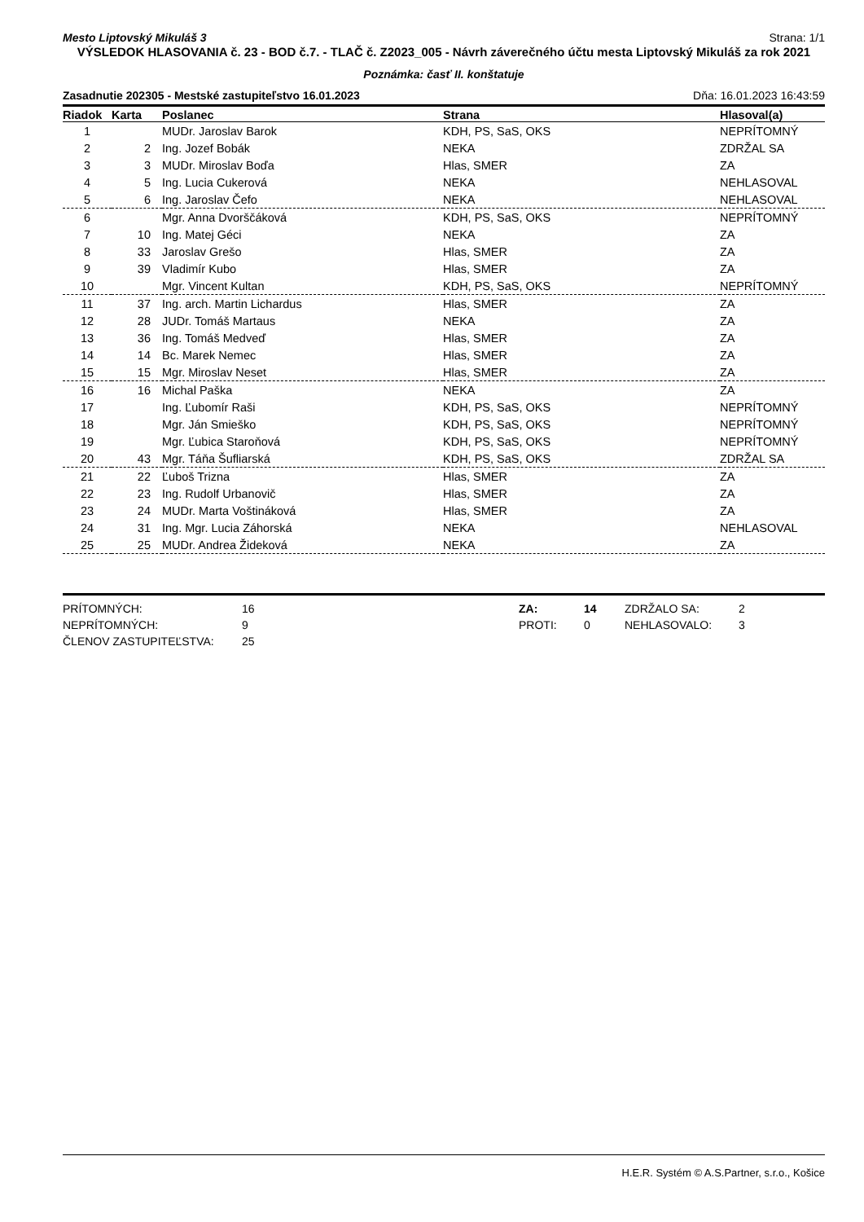Mesto Liptovský Mikuláš 3 Strana: 1/1
VÝSLEDOK HLASOVANIA č. 23 - BOD č.7. - TLAČ č. Z2023_005 - Návrh záverečného účtu mesta Liptovský Mikuláš za rok 2021
Poznámka: časť II. konštatuje
Zasadnutie 202305 - Mestské zastupiteľstvo 16.01.2023 Dňa: 16.01.2023 16:43:59
| Riadok | Karta | Poslanec | Strana | Hlasoval(a) |
| --- | --- | --- | --- | --- |
| 1 | | MUDr. Jaroslav Barok | KDH, PS, SaS, OKS | NEPRÍTOMNÝ |
| 2 | 2 | Ing. Jozef Bobák | NEKA | ZDRŽAL SA |
| 3 | 3 | MUDr. Miroslav Boďa | Hlas, SMER | ZA |
| 4 | 5 | Ing. Lucia Cukerová | NEKA | NEHLASOVAL |
| 5 | 6 | Ing. Jaroslav Čefo | NEKA | NEHLASOVAL |
| 6 | | Mgr. Anna Dvorščáková | KDH, PS, SaS, OKS | NEPRÍTOMNÝ |
| 7 | 10 | Ing. Matej Géci | NEKA | ZA |
| 8 | 33 | Jaroslav Grešo | Hlas, SMER | ZA |
| 9 | 39 | Vladimír Kubo | Hlas, SMER | ZA |
| 10 | | Mgr. Vincent Kultan | KDH, PS, SaS, OKS | NEPRÍTOMNÝ |
| 11 | 37 | Ing. arch. Martin Lichardus | Hlas, SMER | ZA |
| 12 | 28 | JUDr. Tomáš Martaus | NEKA | ZA |
| 13 | 36 | Ing. Tomáš Medveď | Hlas, SMER | ZA |
| 14 | 14 | Bc. Marek Nemec | Hlas, SMER | ZA |
| 15 | 15 | Mgr. Miroslav Neset | Hlas, SMER | ZA |
| 16 | 16 | Michal Paška | NEKA | ZA |
| 17 | | Ing. Ľubomír Raši | KDH, PS, SaS, OKS | NEPRÍTOMNÝ |
| 18 | | Mgr. Ján Smieško | KDH, PS, SaS, OKS | NEPRÍTOMNÝ |
| 19 | | Mgr. Ľubica Staroňová | KDH, PS, SaS, OKS | NEPRÍTOMNÝ |
| 20 | 43 | Mgr. Táňa Šufliarská | KDH, PS, SaS, OKS | ZDRŽAL SA |
| 21 | 22 | Ľuboš Trizna | Hlas, SMER | ZA |
| 22 | 23 | Ing. Rudolf Urbanovič | Hlas, SMER | ZA |
| 23 | 24 | MUDr. Marta Voštináková | Hlas, SMER | ZA |
| 24 | 31 | Ing. Mgr. Lucia Záhorská | NEKA | NEHLASOVAL |
| 25 | 25 | MUDr. Andrea Žideková | NEKA | ZA |
PRÍTOMNÝCH: 16 ZA: 14 ZDRŽALO SA: 2 NEPRÍTOMNÝCH: 9 PROTI: 0 NEHLASOVALO: 3 ČLENOV ZASTUPITEĽSTVA: 25
H.E.R. Systém © A.S.Partner, s.r.o., Košice